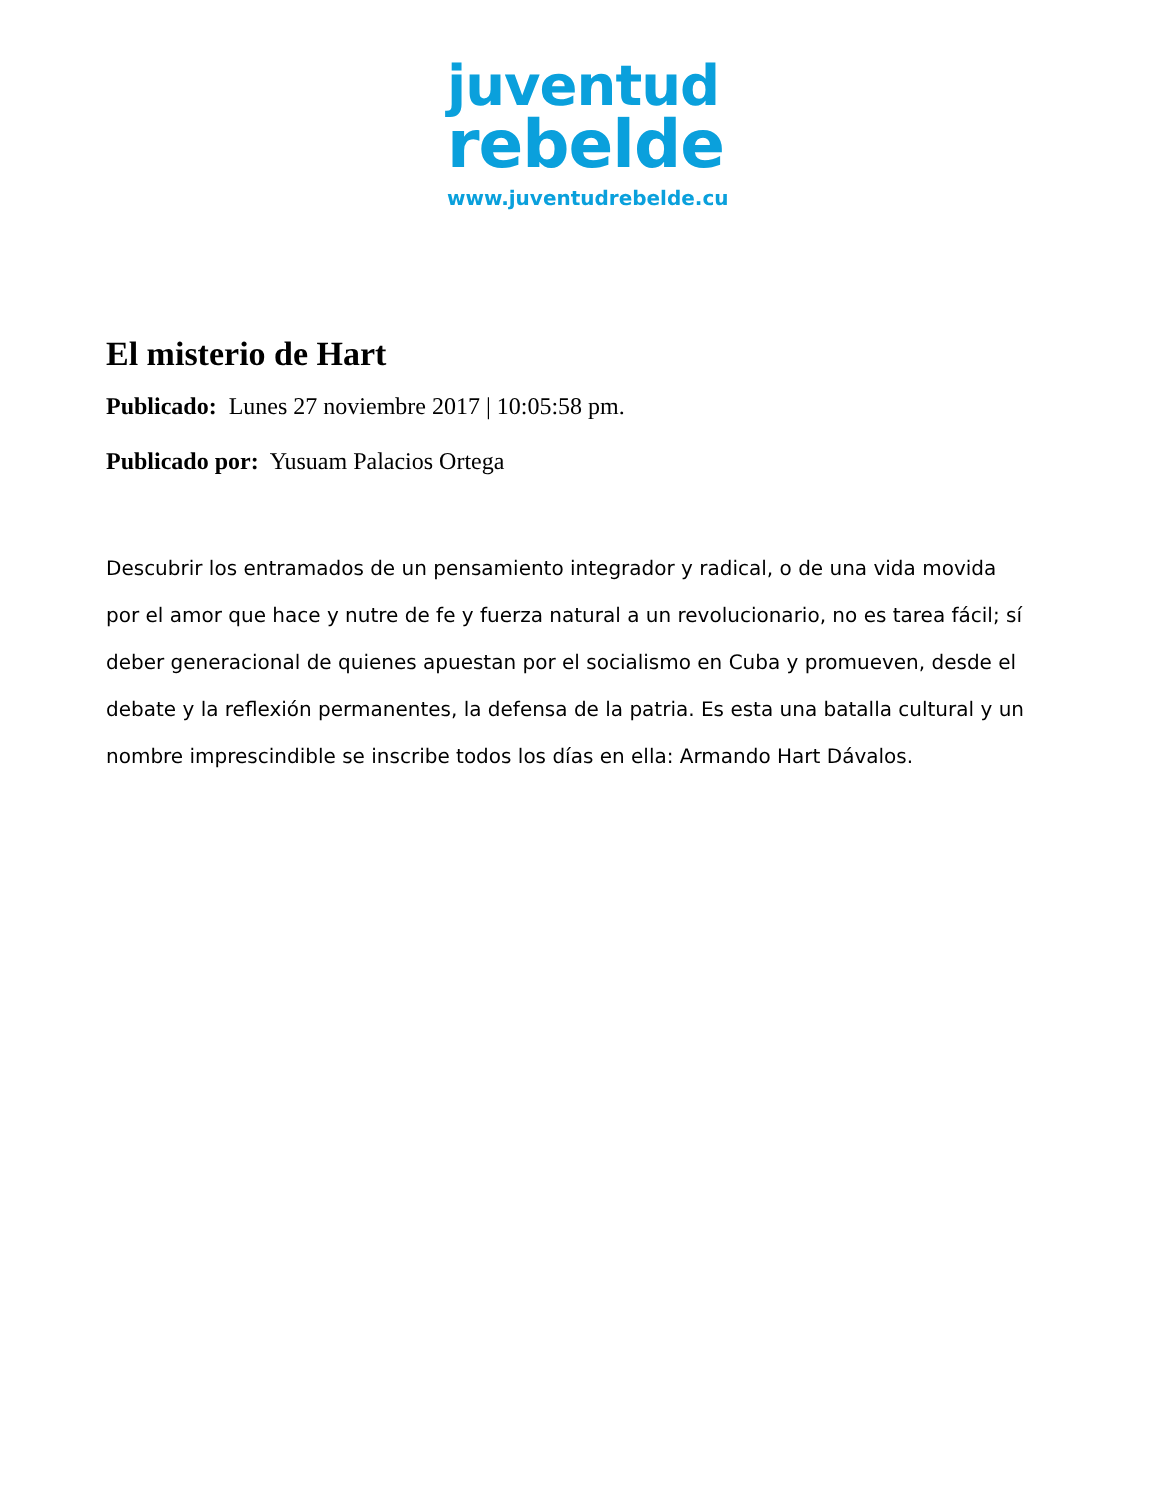juventud
rebelde
www.juventudrebelde.cu
El misterio de Hart
Publicado: Lunes 27 noviembre 2017 | 10:05:58 pm.
Publicado por: Yusuam Palacios Ortega
Descubrir los entramados de un pensamiento integrador y radical, o de una vida movida por el amor que hace y nutre de fe y fuerza natural a un revolucionario, no es tarea fácil; sí deber generacional de quienes apuestan por el socialismo en Cuba y promueven, desde el debate y la reflexión permanentes, la defensa de la patria. Es esta una batalla cultural y un nombre imprescindible se inscribe todos los días en ella: Armando Hart Dávalos.